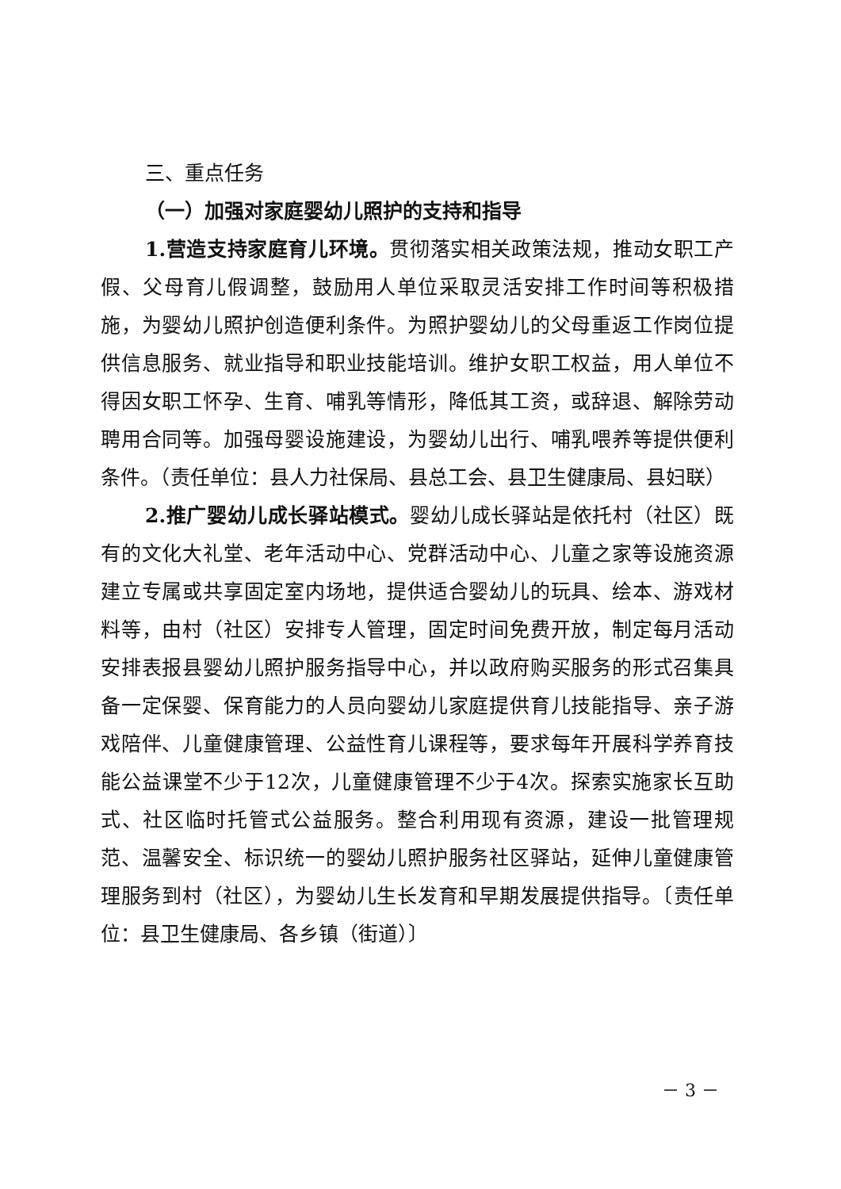三、重点任务
（一）加强对家庭婴幼儿照护的支持和指导
1.营造支持家庭育儿环境。贯彻落实相关政策法规，推动女职工产假、父母育儿假调整，鼓励用人单位采取灵活安排工作时间等积极措施，为婴幼儿照护创造便利条件。为照护婴幼儿的父母重返工作岗位提供信息服务、就业指导和职业技能培训。维护女职工权益，用人单位不得因女职工怀孕、生育、哺乳等情形，降低其工资，或辞退、解除劳动聘用合同等。加强母婴设施建设，为婴幼儿出行、哺乳喂养等提供便利条件。（责任单位：县人力社保局、县总工会、县卫生健康局、县妇联）
2.推广婴幼儿成长驿站模式。婴幼儿成长驿站是依托村（社区）既有的文化大礼堂、老年活动中心、党群活动中心、儿童之家等设施资源建立专属或共享固定室内场地，提供适合婴幼儿的玩具、绘本、游戏材料等，由村（社区）安排专人管理，固定时间免费开放，制定每月活动安排表报县婴幼儿照护服务指导中心，并以政府购买服务的形式召集具备一定保婴、保育能力的人员向婴幼儿家庭提供育儿技能指导、亲子游戏陪伴、儿童健康管理、公益性育儿课程等，要求每年开展科学养育技能公益课堂不少于12次，儿童健康管理不少于4次。探索实施家长互助式、社区临时托管式公益服务。整合利用现有资源，建设一批管理规范、温馨安全、标识统一的婴幼儿照护服务社区驿站，延伸儿童健康管理服务到村（社区），为婴幼儿生长发育和早期发展提供指导。〔责任单位：县卫生健康局、各乡镇（街道）〕
－ 3 －